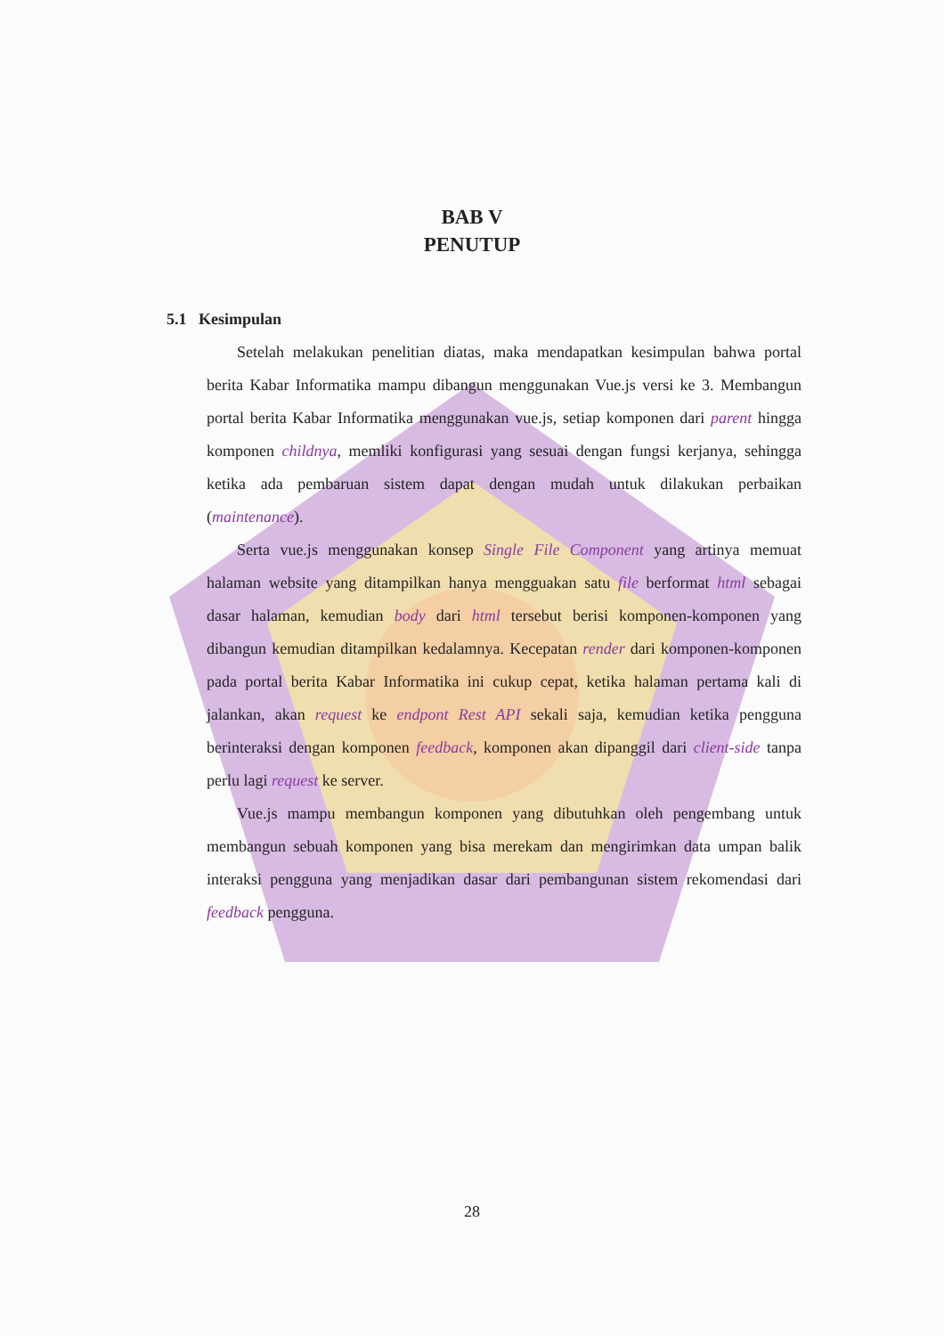BAB V
PENUTUP
5.1 Kesimpulan
Setelah melakukan penelitian diatas, maka mendapatkan kesimpulan bahwa portal berita Kabar Informatika mampu dibangun menggunakan Vue.js versi ke 3. Membangun portal berita Kabar Informatika menggunakan vue.js, setiap komponen dari parent hingga komponen childnya, memliki konfigurasi yang sesuai dengan fungsi kerjanya, sehingga ketika ada pembaruan sistem dapat dengan mudah untuk dilakukan perbaikan (maintenance).
Serta vue.js menggunakan konsep Single File Component yang artinya memuat halaman website yang ditampilkan hanya mengguakan satu file berformat html sebagai dasar halaman, kemudian body dari html tersebut berisi komponen-komponen yang dibangun kemudian ditampilkan kedalamnya. Kecepatan render dari komponen-komponen pada portal berita Kabar Informatika ini cukup cepat, ketika halaman pertama kali di jalankan, akan request ke endpont Rest API sekali saja, kemudian ketika pengguna berinteraksi dengan komponen feedback, komponen akan dipanggil dari client-side tanpa perlu lagi request ke server.
Vue.js mampu membangun komponen yang dibutuhkan oleh pengembang untuk membangun sebuah komponen yang bisa merekam dan mengirimkan data umpan balik interaksi pengguna yang menjadikan dasar dari pembangunan sistem rekomendasi dari feedback pengguna.
28